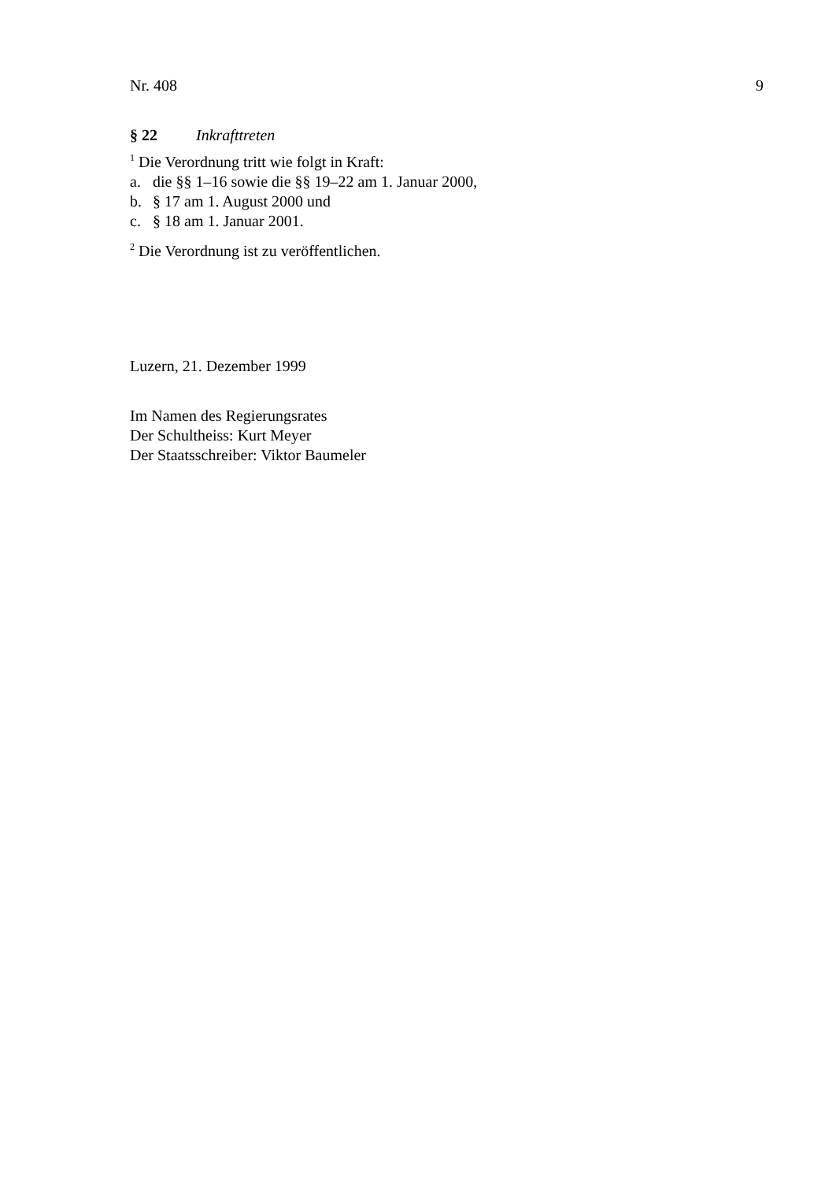Nr. 408 9
§ 22 Inkrafttreten
<sup>1</sup> Die Verordnung tritt wie folgt in Kraft:
a. die §§ 1–16 sowie die §§ 19–22 am 1. Januar 2000,
b. § 17 am 1. August 2000 und
c. § 18 am 1. Januar 2001.
<sup>2</sup> Die Verordnung ist zu veröffentlichen.
Luzern, 21. Dezember 1999
Im Namen des Regierungsrates
Der Schultheiss: Kurt Meyer
Der Staatsschreiber: Viktor Baumeler